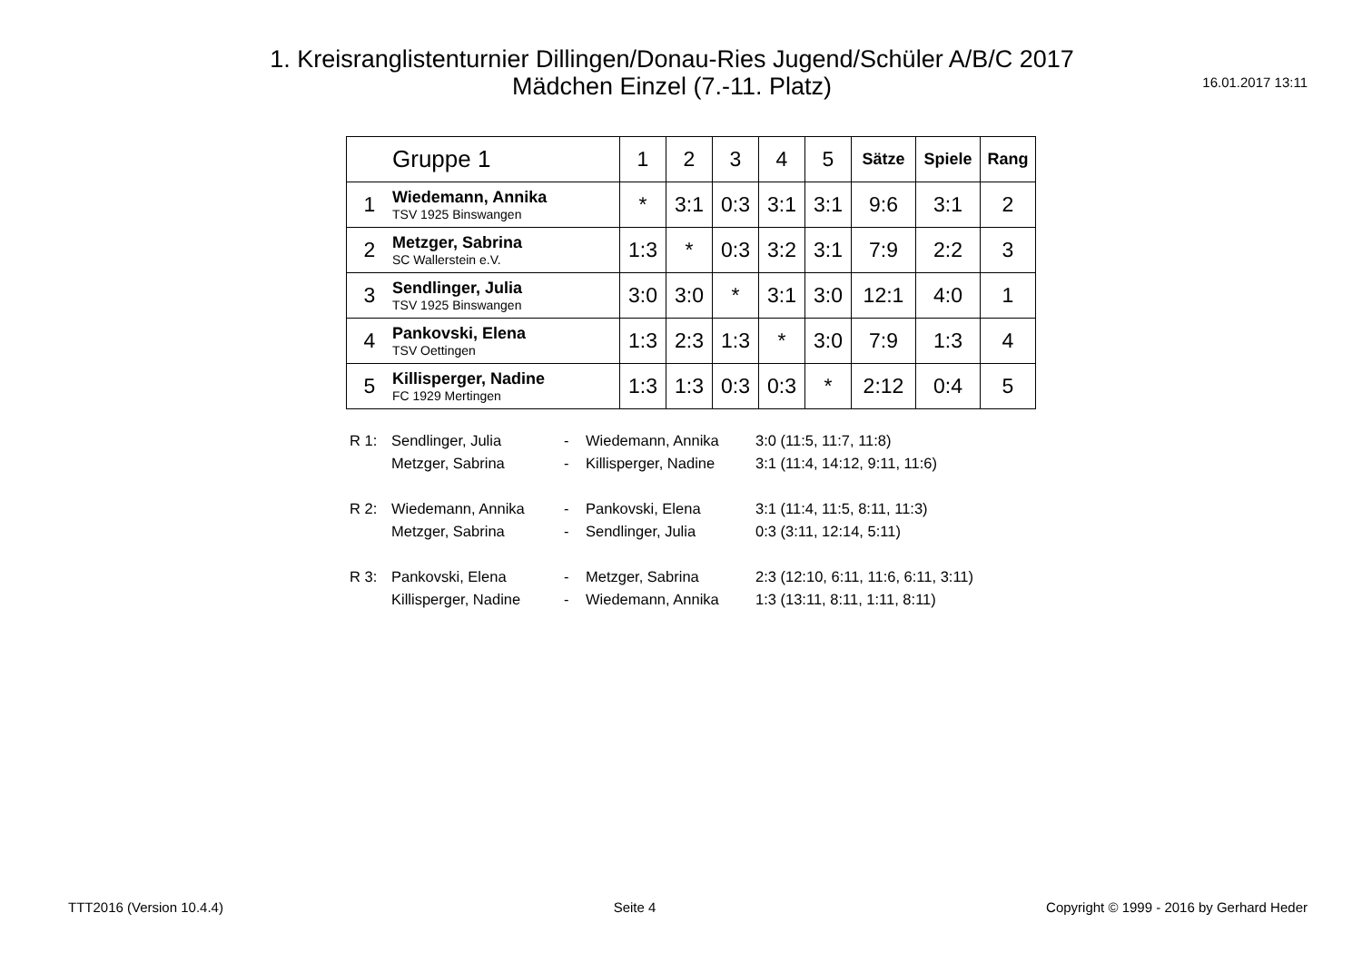1. Kreisranglistenturnier Dillingen/Donau-Ries Jugend/Schüler A/B/C 2017
Mädchen Einzel (7.-11. Platz)
16.01.2017 13:11
| | Gruppe 1 | 1 | 2 | 3 | 4 | 5 | Sätze | Spiele | Rang |
| 1 | Wiedemann, Annika TSV 1925 Binswangen | * | 3:1 | 0:3 | 3:1 | 3:1 | 9:6 | 3:1 | 2 |
| 2 | Metzger, Sabrina SC Wallerstein e.V. | 1:3 | * | 0:3 | 3:2 | 3:1 | 7:9 | 2:2 | 3 |
| 3 | Sendlinger, Julia TSV 1925 Binswangen | 3:0 | 3:0 | * | 3:1 | 3:0 | 12:1 | 4:0 | 1 |
| 4 | Pankovski, Elena TSV Oettingen | 1:3 | 2:3 | 1:3 | * | 3:0 | 7:9 | 1:3 | 4 |
| 5 | Killisperger, Nadine FC 1929 Mertingen | 1:3 | 1:3 | 0:3 | 0:3 | * | 2:12 | 0:4 | 5 |
| R 1: | Sendlinger, Julia | - | Wiedemann, Annika | 3:0 (11:5, 11:7, 11:8) |
| | Metzger, Sabrina | - | Killisperger, Nadine | 3:1 (11:4, 14:12, 9:11, 11:6) |
| R 2: | Wiedemann, Annika | - | Pankovski, Elena | 3:1 (11:4, 11:5, 8:11, 11:3) |
| | Metzger, Sabrina | - | Sendlinger, Julia | 0:3 (3:11, 12:14, 5:11) |
| R 3: | Pankovski, Elena | - | Metzger, Sabrina | 2:3 (12:10, 6:11, 11:6, 6:11, 3:11) |
| | Killisperger, Nadine | - | Wiedemann, Annika | 1:3 (13:11, 8:11, 1:11, 8:11) |
TTT2016 (Version 10.4.4) Seite 4 Copyright © 1999 - 2016 by Gerhard Heder